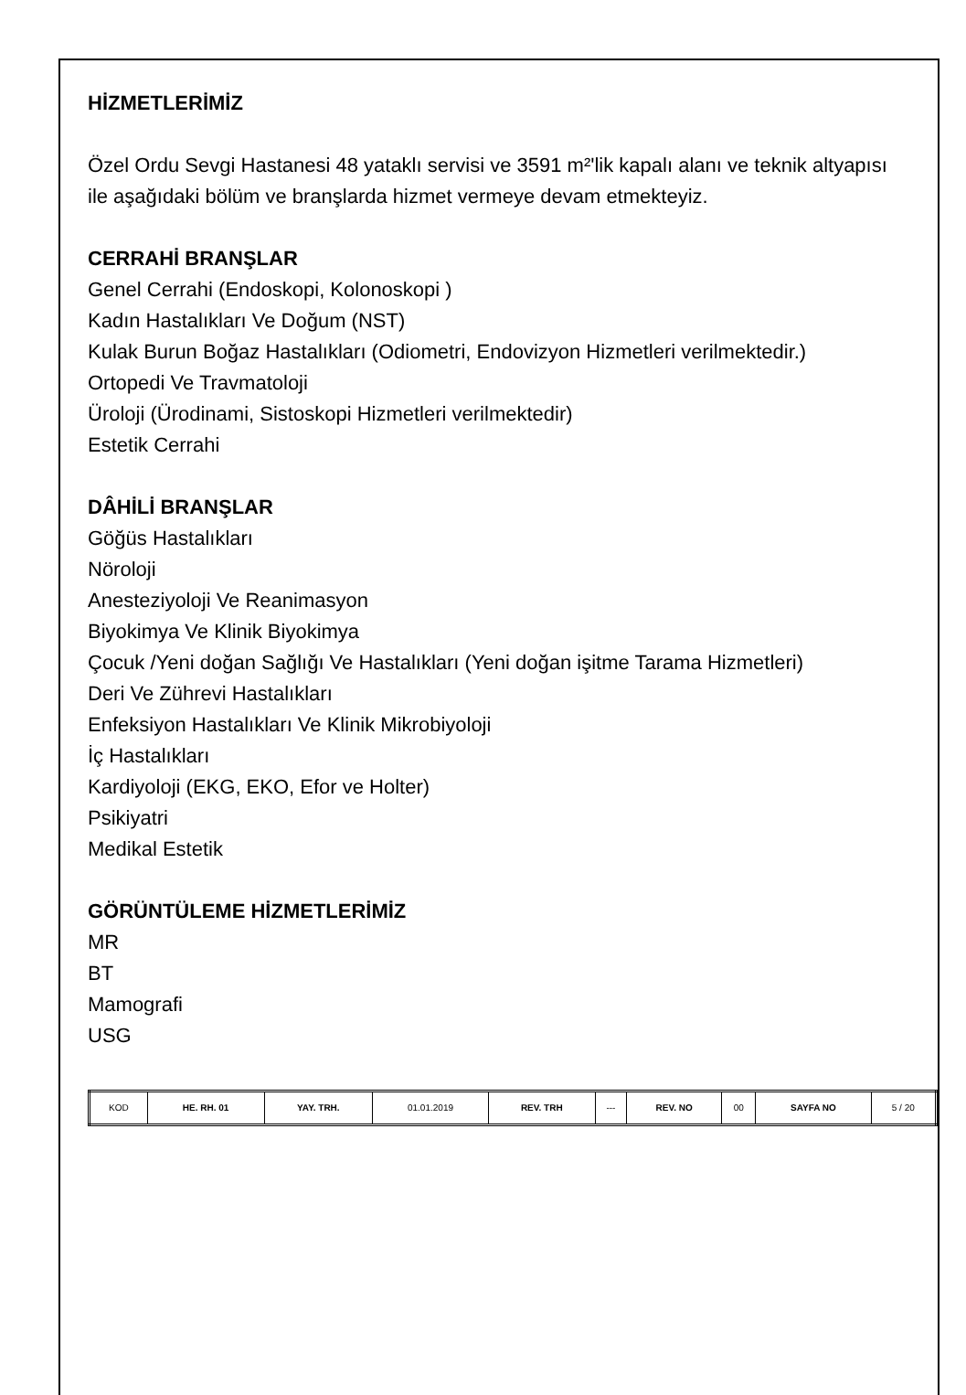HİZMETLERİMİZ
Özel Ordu Sevgi Hastanesi 48 yataklı servisi ve 3591 m²'lik kapalı alanı ve teknik altyapısı ile aşağıdaki bölüm ve branşlarda hizmet vermeye devam etmekteyiz.
CERRAHİ BRANŞLAR
Genel Cerrahi (Endoskopi, Kolonoskopi )
Kadın Hastalıkları Ve Doğum (NST)
Kulak Burun Boğaz Hastalıkları (Odiometri, Endovizyon Hizmetleri verilmektedir.)
Ortopedi Ve Travmatoloji
Üroloji (Ürodinami, Sistoskopi Hizmetleri verilmektedir)
Estetik Cerrahi
DÂHİLİ BRANŞLAR
Göğüs Hastalıkları
Nöroloji
Anesteziyoloji Ve Reanimasyon
Biyokimya Ve Klinik Biyokimya
Çocuk /Yeni doğan Sağlığı Ve Hastalıkları (Yeni doğan işitme Tarama Hizmetleri)
Deri Ve Zührevi Hastalıkları
Enfeksiyon Hastalıkları Ve Klinik Mikrobiyoloji
İç Hastalıkları
Kardiyoloji (EKG, EKO, Efor ve Holter)
Psikiyatri
Medikal Estetik
GÖRÜNTÜLEME HİZMETLERİMİZ
MR
BT
Mamografi
USG
| KOD | HE. RH. 01 | YAY. TRH. | 01.01.2019 | REV. TRH | --- | REV. NO | 00 | SAYFA NO | 5 / 20 |